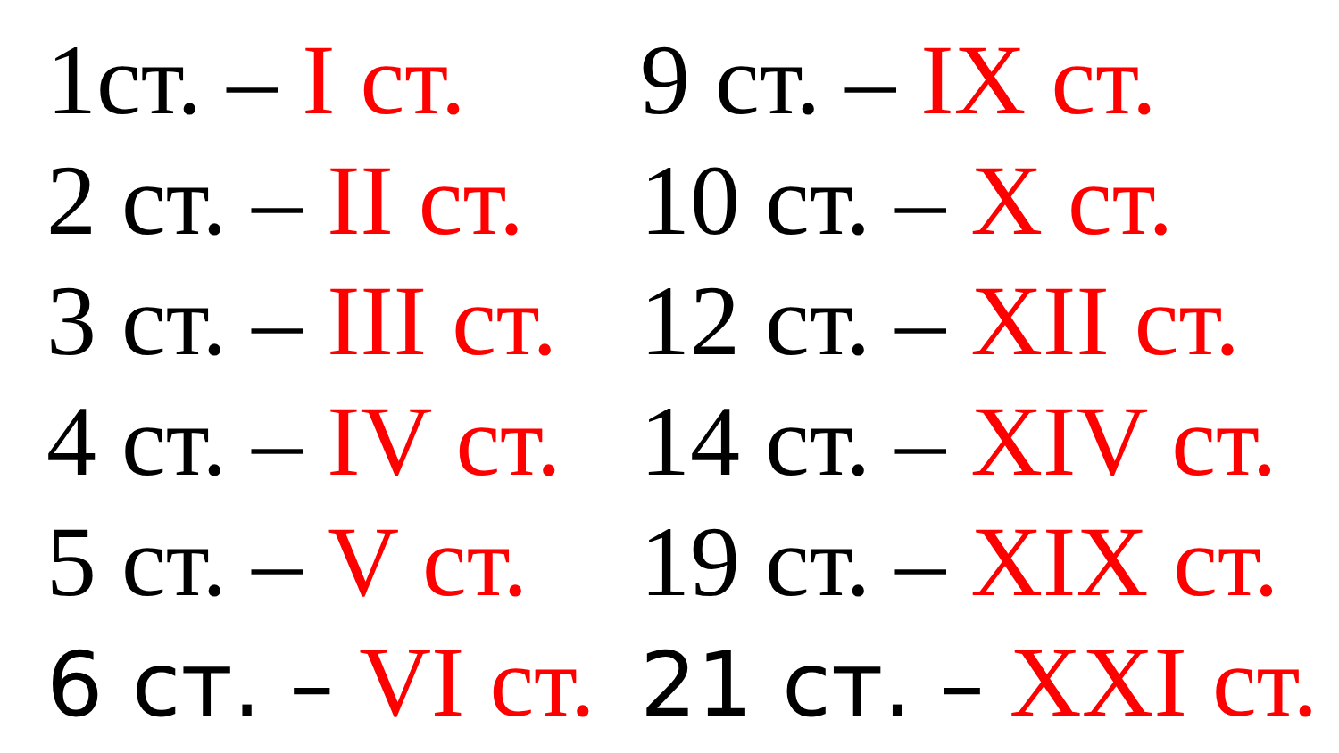1ст. – I ст.
2 ст. – II ст.
3 ст. – III ст.
4 ст. – IV ст.
5 ст. – V ст.
6 ст. – VI ст.
9 ст. – IX ст.
10 ст. – X ст.
12 ст. – XII ст.
14 ст. – XIV ст.
19 ст. – XIX ст.
21 ст. – XXI ст.